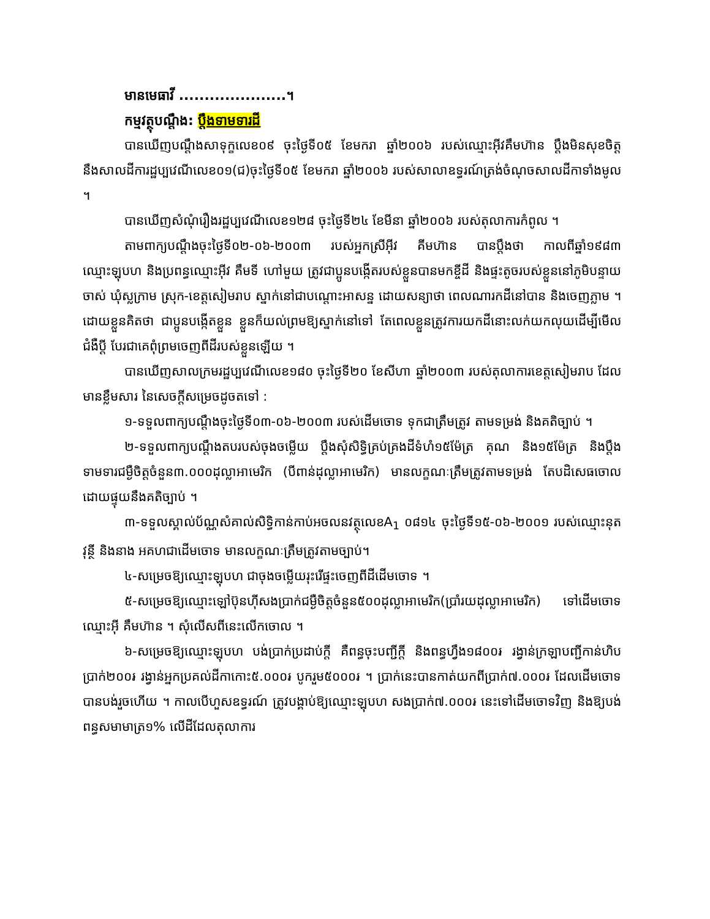មានមេធាវី .....................។
កម្មវត្ថុបណ្តឹង: ប្តឹងទាមទារដី
បានឃើញបណ្តឹងសាទុក្ខលេខ០៩ ចុះថ្ងៃទី០៥ ខែមករា ឆ្នាំ២០០៦ របស់ឈ្មោះអ៊ីវគឹមហ៊ាន ប្តឹងមិនសុខចិត្តនឹងសាលដីការដ្ឋប្បវេណីលេខ០១(ជ)ចុះថ្ងៃទី០៥ ខែមករា ឆ្នាំ២០០៦ របស់សាលាឧទ្ធរណ៍ត្រង់ចំណុចសាលដីកាទាំងមូល ។
បានឃើញសំណុំរឿងរដ្ឋប្បវេណីលេខ១២៨ ចុះថ្ងៃទី២៤ ខែមីនា ឆ្នាំ២០០៦ របស់តុលាការកំពូល ។
តាមពាក្យបណ្តឹងចុះថ្ងៃទី០២-០៦-២០០៣ របស់អ្នកស្រីអ៊ីវ គីមហ៊ាន បានប្តឹងថា កាលពីឆ្នាំ១៩៨៣ ឈ្មោះឡុបហ និងប្រពន្ធឈ្មោះអ៊ីវ គឹមទី ហៅមួយ ត្រូវជាប្អូនបង្កើតរបស់ខ្លួនបានមកខ្ចីដី និងផ្ទះតូចរបស់ខ្លួននៅភូមិបន្ទាយចាស់ ឃុំស្លក្រាម ស្រុក-ខេត្តសៀមរាប ស្នាក់នៅជាបណ្តោះអាសន្ន ដោយសន្យាថា ពេលណារកដីនៅបាន និងចេញភ្លាម ។ ដោយខ្លួនគិតថា ជាប្អូនបង្កើតខ្លួន ខ្លួនក៏យល់ព្រមឱ្យស្នាក់នៅទៅ តែពេលខ្លួនត្រូវការយកដីនោះលក់យកលុយដើម្បីមើលជំងឺប្តី បែរជាគេពុំព្រមចេញពីដីរបស់ខ្លួនឡើយ ។
បានឃើញសាលក្រមរដ្ឋប្បវេណីលេខ១៨០ ចុះថ្ងៃទី២០ ខែសីហា ឆ្នាំ២០០៣ របស់តុលាការខេត្តសៀមរាប ដែលមានខ្លឹមសារ នៃសេចក្តីសម្រេចដូចតទៅ :
១-ទទួលពាក្យបណ្តឹងចុះថ្ងៃទី០៣-០៦-២០០៣ របស់ដើមចោទ ទុកជាត្រឹមត្រូវ តាមទម្រង់ និងគតិច្បាប់ ។
២-ទទួលពាក្យបណ្តឹងតបរបស់ចុងចម្លើយ ប្តឹងសុំសិទ្ធិគ្រប់គ្រងដីទំហំ១៥ម៉ែត្រ គុណ និង១៥ម៉ែត្រ និងប្តឹងទាមទារជម្ងឺចិត្តចំនួន៣.០០០ដុល្លាអាមេរិក (បីពាន់ដុល្លាអាមេរិក) មានលក្ខណៈត្រឹមត្រូវតាមទម្រង់ តែបដិសេធចោល ដោយផ្ទុយនឹងគតិច្បាប់ ។
៣-ទទួលស្គាល់ប័ណ្ណសំគាល់សិទ្ធិកាន់កាប់អចលនវត្ថុលេខA<sub>1</sub> ០៨១៤ ចុះថ្ងៃទី១៥-០៦-២០០១ របស់ឈ្មោះនុត វុន្ថី និងនាង អគហជាដើមចោទ មានលក្ខណៈត្រឹមត្រូវតាមច្បាប់។
៤-សម្រេចឱ្យឈ្មោះឡុបហ ជាចុងចម្លើយរុះរើផ្ទះចេញពីដីដើមចោទ ។
៥-សម្រេចឱ្យឈ្មោះឡៅប៊ុនហ៊ីសងប្រាក់ជម្ងឺចិត្តចំនួន៥០០ដុល្លាអាមេរិក(ប្រាំរយដុល្លាអាមេរិក) ទៅដើមចោទឈ្មោះអ៊ី គឹមហ៊ាន ។ សុំលើសពីនេះលើកចោល ។
៦-សម្រេចឱ្យឈ្មោះឡុបហ បង់ប្រាក់ប្រដាប់ក្តី គឺពន្ធចុះបញ្ជីក្តី និងពន្ធហ្វឹង១៨០០៛ រង្វាន់ក្រឡាបញ្ជីកាន់ហិបប្រាក់២០០៛ រង្វាន់អ្នកប្រគល់ដីកាកោះ៥.០០០៛ បូករួម៥០០០៛ ។ ប្រាក់នេះបានកាត់យកពីប្រាក់៧.០០០៛ ដែលដើមចោទបានបង់រួចហើយ ។ កាលបើហួសឧទ្ធរណ៍ ត្រូវបង្គាប់ឱ្យឈ្មោះឡុបហ សងប្រាក់៧.០០០៛ នេះទៅដើមចោទវិញ និងឱ្យបង់ពន្ធសមាមាត្រ១% លើដីដែលតុលាការ